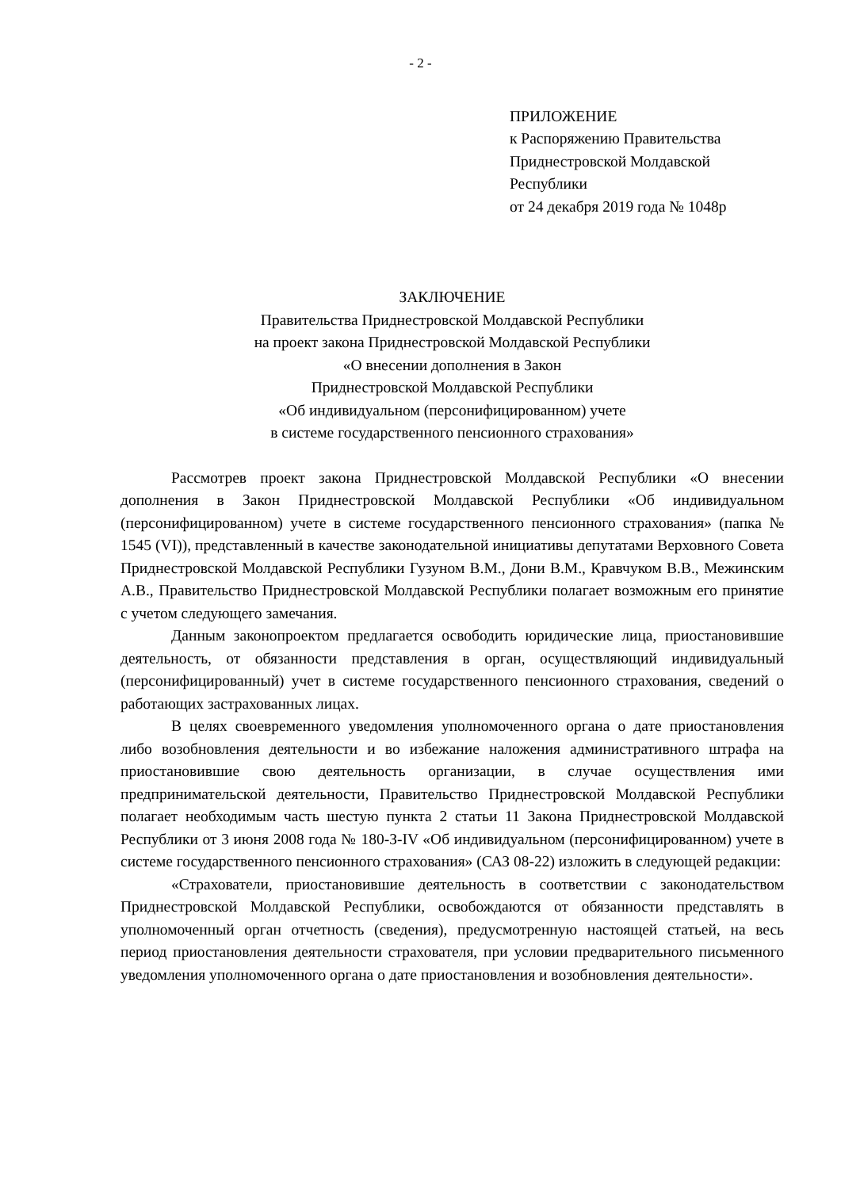- 2 -
ПРИЛОЖЕНИЕ
к Распоряжению Правительства
Приднестровской Молдавской
Республики
от 24 декабря 2019 года № 1048р
ЗАКЛЮЧЕНИЕ
Правительства Приднестровской Молдавской Республики
на проект закона Приднестровской Молдавской Республики
«О внесении дополнения в Закон
Приднестровской Молдавской Республики
«Об индивидуальном (персонифицированном) учете
в системе государственного пенсионного страхования»
Рассмотрев проект закона Приднестровской Молдавской Республики «О внесении дополнения в Закон Приднестровской Молдавской Республики «Об индивидуальном (персонифицированном) учете в системе государственного пенсионного страхования» (папка № 1545 (VI)), представленный в качестве законодательной инициативы депутатами Верховного Совета Приднестровской Молдавской Республики Гузуном В.М., Дони В.М., Кравчуком В.В., Межинским А.В., Правительство Приднестровской Молдавской Республики полагает возможным его принятие с учетом следующего замечания.
Данным законопроектом предлагается освободить юридические лица, приостановившие деятельность, от обязанности представления в орган, осуществляющий индивидуальный (персонифицированный) учет в системе государственного пенсионного страхования, сведений о работающих застрахованных лицах.
В целях своевременного уведомления уполномоченного органа о дате приостановления либо возобновления деятельности и во избежание наложения административного штрафа на приостановившие свою деятельность организации, в случае осуществления ими предпринимательской деятельности, Правительство Приднестровской Молдавской Республики полагает необходимым часть шестую пункта 2 статьи 11 Закона Приднестровской Молдавской Республики от 3 июня 2008 года № 180-З-IV «Об индивидуальном (персонифицированном) учете в системе государственного пенсионного страхования» (САЗ 08-22) изложить в следующей редакции:
«Страхователи, приостановившие деятельность в соответствии с законодательством Приднестровской Молдавской Республики, освобождаются от обязанности представлять в уполномоченный орган отчетность (сведения), предусмотренную настоящей статьей, на весь период приостановления деятельности страхователя, при условии предварительного письменного уведомления уполномоченного органа о дате приостановления и возобновления деятельности».